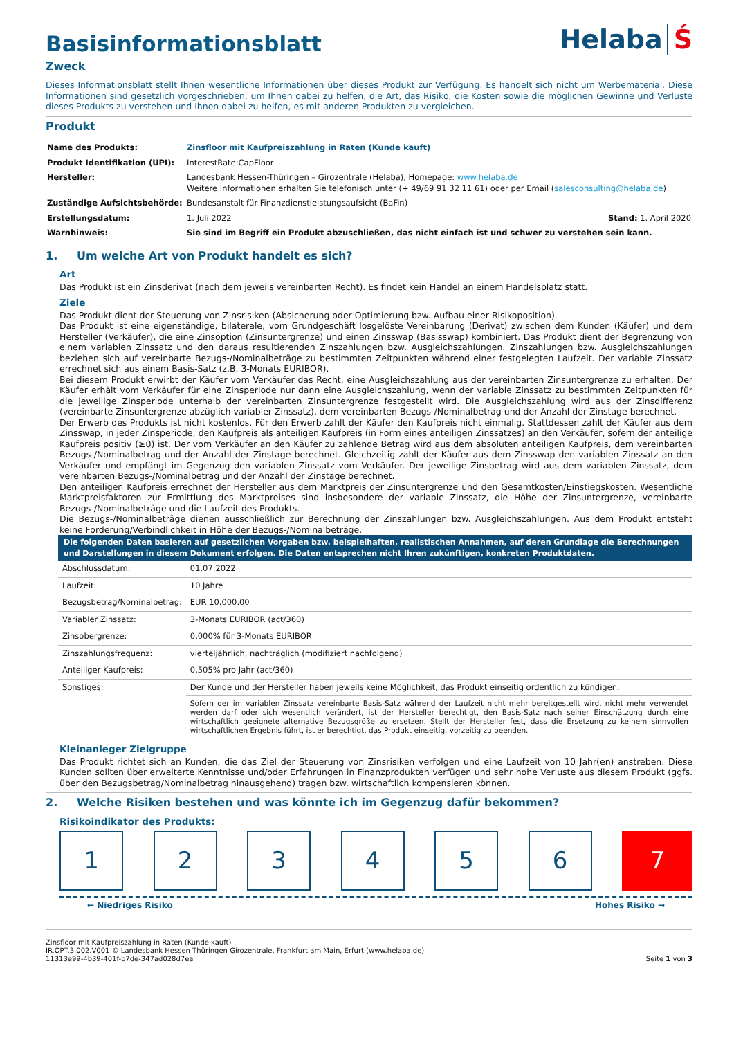Helaba Ś
Basisinformationsblatt
Zweck
Dieses Informationsblatt stellt Ihnen wesentliche Informationen über dieses Produkt zur Verfügung. Es handelt sich nicht um Werbematerial. Diese Informationen sind gesetzlich vorgeschrieben, um Ihnen dabei zu helfen, die Art, das Risiko, die Kosten sowie die möglichen Gewinne und Verluste dieses Produkts zu verstehen und Ihnen dabei zu helfen, es mit anderen Produkten zu vergleichen.
Produkt
| Name des Produkts: | Zinsfloor mit Kaufpreiszahlung in Raten (Kunde kauft) | |
| Produkt Identifikation (UPI): | InterestRate:CapFloor | |
| Hersteller: | Landesbank Hessen-Thüringen – Girozentrale (Helaba), Homepage: www.helaba.de Weitere Informationen erhalten Sie telefonisch unter (+ 49/69 91 32 11 61) oder per Email ( salesconsulting@helaba.de ) | |
| Zuständige Aufsichtsbehörde: | Bundesanstalt für Finanzdienstleistungsaufsicht (BaFin) | |
| Erstellungsdatum: | 1. Juli 2022 | Stand: 1. April 2020 |
| Warnhinweis: | Sie sind im Begriff ein Produkt abzuschließen, das nicht einfach ist und schwer zu verstehen sein kann. | |
1. Um welche Art von Produkt handelt es sich?
Art
Das Produkt ist ein Zinsderivat (nach dem jeweils vereinbarten Recht). Es findet kein Handel an einem Handelsplatz statt.
Ziele
Das Produkt dient der Steuerung von Zinsrisiken (Absicherung oder Optimierung bzw. Aufbau einer Risikoposition).
Das Produkt ist eine eigenständige, bilaterale, vom Grundgeschäft losgelöste Vereinbarung (Derivat) zwischen dem Kunden (Käufer) und dem Hersteller (Verkäufer), die eine Zinsoption (Zinsuntergrenze) und einen Zinsswap (Basisswap) kombiniert. Das Produkt dient der Begrenzung von einem variablen Zinssatz und den daraus resultierenden Zinszahlungen bzw. Ausgleichszahlungen. Zinszahlungen bzw. Ausgleichszahlungen beziehen sich auf vereinbarte Bezugs-/Nominalbeträge zu bestimmten Zeitpunkten während einer festgelegten Laufzeit. Der variable Zinssatz errechnet sich aus einem Basis-Satz (z.B. 3-Monats EURIBOR).
Bei diesem Produkt erwirbt der Käufer vom Verkäufer das Recht, eine Ausgleichszahlung aus der vereinbarten Zinsuntergrenze zu erhalten. Der Käufer erhält vom Verkäufer für eine Zinsperiode nur dann eine Ausgleichszahlung, wenn der variable Zinssatz zu bestimmten Zeitpunkten für die jeweilige Zinsperiode unterhalb der vereinbarten Zinsuntergrenze festgestellt wird. Die Ausgleichszahlung wird aus der Zinsdifferenz (vereinbarte Zinsuntergrenze abzüglich variabler Zinssatz), dem vereinbarten Bezugs-/Nominalbetrag und der Anzahl der Zinstage berechnet.
Der Erwerb des Produkts ist nicht kostenlos. Für den Erwerb zahlt der Käufer den Kaufpreis nicht einmalig. Stattdessen zahlt der Käufer aus dem Zinsswap, in jeder Zinsperiode, den Kaufpreis als anteiligen Kaufpreis (in Form eines anteiligen Zinssatzes) an den Verkäufer, sofern der anteilige Kaufpreis positiv (≥0) ist. Der vom Verkäufer an den Käufer zu zahlende Betrag wird aus dem absoluten anteiligen Kaufpreis, dem vereinbarten Bezugs-/Nominalbetrag und der Anzahl der Zinstage berechnet. Gleichzeitig zahlt der Käufer aus dem Zinsswap den variablen Zinssatz an den Verkäufer und empfängt im Gegenzug den variablen Zinssatz vom Verkäufer. Der jeweilige Zinsbetrag wird aus dem variablen Zinssatz, dem vereinbarten Bezugs-/Nominalbetrag und der Anzahl der Zinstage berechnet.
Den anteiligen Kaufpreis errechnet der Hersteller aus dem Marktpreis der Zinsuntergrenze und den Gesamtkosten/Einstiegskosten. Wesentliche Marktpreisfaktoren zur Ermittlung des Marktpreises sind insbesondere der variable Zinssatz, die Höhe der Zinsuntergrenze, vereinbarte Bezugs-/Nominalbeträge und die Laufzeit des Produkts.
Die Bezugs-/Nominalbeträge dienen ausschließlich zur Berechnung der Zinszahlungen bzw. Ausgleichszahlungen. Aus dem Produkt entsteht keine Forderung/Verbindlichkeit in Höhe der Bezugs-/Nominalbeträge.
| Die folgenden Daten basieren auf gesetzlichen Vorgaben bzw. beispielhaften, realistischen Annahmen, auf deren Grundlage die Berechnungen und Darstellungen in diesem Dokument erfolgen. Die Daten entsprechen nicht Ihren zukünftigen, konkreten Produktdaten. | |
| --- | --- |
| Abschlussdatum: | 01.07.2022 |
| Laufzeit: | 10 Jahre |
| Bezugsbetrag/Nominalbetrag: | EUR 10.000,00 |
| Variabler Zinssatz: | 3-Monats EURIBOR (act/360) |
| Zinsobergrenze: | 0,000% für 3-Monats EURIBOR |
| Zinszahlungsfrequenz: | vierteljährlich, nachträglich (modifiziert nachfolgend) |
| Anteiliger Kaufpreis: | 0,505% pro Jahr (act/360) |
| Sonstiges: | Der Kunde und der Hersteller haben jeweils keine Möglichkeit, das Produkt einseitig ordentlich zu kündigen. |
| | Sofern der im variablen Zinssatz vereinbarte Basis-Satz während der Laufzeit nicht mehr bereitgestellt wird, nicht mehr verwendet werden darf oder sich wesentlich verändert, ist der Hersteller berechtigt, den Basis-Satz nach seiner Einschätzung durch eine wirtschaftlich geeignete alternative Bezugsgröße zu ersetzen. Stellt der Hersteller fest, dass die Ersetzung zu keinem sinnvollen wirtschaftlichen Ergebnis führt, ist er berechtigt, das Produkt einseitig, vorzeitig zu beenden. |
Kleinanleger Zielgruppe
Das Produkt richtet sich an Kunden, die das Ziel der Steuerung von Zinsrisiken verfolgen und eine Laufzeit von 10 Jahr(en) anstreben. Diese Kunden sollten über erweiterte Kenntnisse und/oder Erfahrungen in Finanzprodukten verfügen und sehr hohe Verluste aus diesem Produkt (ggfs. über den Bezugsbetrag/Nominalbetrag hinausgehend) tragen bzw. wirtschaftlich kompensieren können.
2. Welche Risiken bestehen und was könnte ich im Gegenzug dafür bekommen?
Risikoindikator des Produkts:
1 2 3 4 5 6 7
← Niedriges Risiko Hohes Risiko →
Zinsfloor mit Kaufpreiszahlung in Raten (Kunde kauft)
IR.OPT.3.002.V001 © Landesbank Hessen Thüringen Girozentrale, Frankfurt am Main, Erfurt (www.helaba.de)
11313e99-4b39-401f-b7de-347ad028d7ea Seite 1 von 3